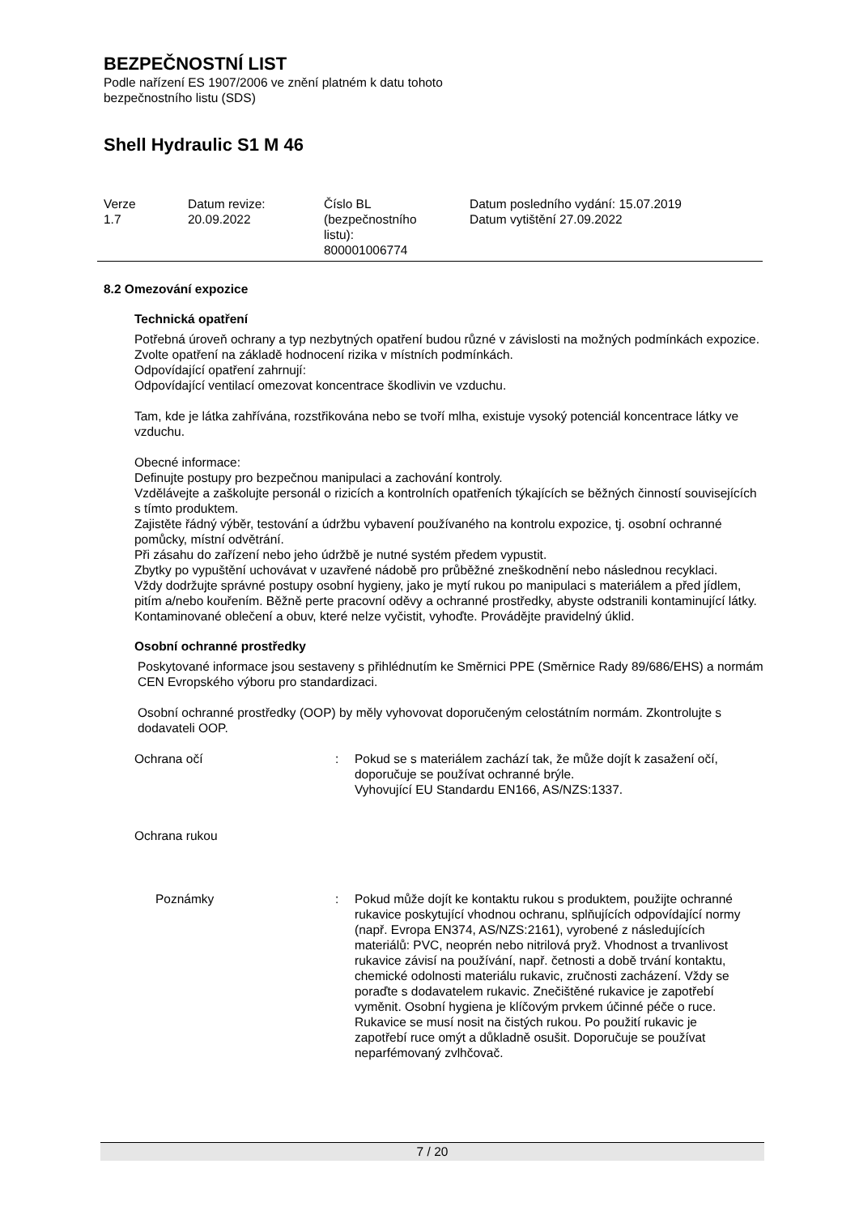BEZPEČNOSTNÍ LIST
Podle nařízení ES 1907/2006 ve znění platném k datu tohoto
bezpečnostního listu (SDS)
Shell Hydraulic S1 M 46
| Verze 1.7 | Datum revize: 20.09.2022 | Číslo BL (bezpečnostního listu): 800001006774 | Datum posledního vydání: 15.07.2019 Datum vytištění 27.09.2022 |
8.2 Omezování expozice
Technická opatření
Potřebná úroveň ochrany a typ nezbytných opatření budou různé v závislosti na možných podmínkách expozice. Zvolte opatření na základě hodnocení rizika v místních podmínkách.
Odpovídající opatření zahrnují:
Odpovídající ventilací omezovat koncentrace škodlivin ve vzduchu.
Tam, kde je látka zahřívána, rozstřikována nebo se tvoří mlha, existuje vysoký potenciál koncentrace látky ve vzduchu.
Obecné informace:
Definujte postupy pro bezpečnou manipulaci a zachování kontroly.
Vzdělávejte a zaškolujte personál o rizicích a kontrolních opatřeních týkajících se běžných činností souvisejících s tímto produktem.
Zajistěte řádný výběr, testování a údržbu vybavení používaného na kontrolu expozice, tj. osobní ochranné pomůcky, místní odvětrání.
Při zásahu do zařízení nebo jeho údržbě je nutné systém předem vypustit.
Zbytky po vypuštění uchovávat v uzavřené nádobě pro průběžné zneškodnění nebo následnou recyklaci.
Vždy dodržujte správné postupy osobní hygieny, jako je mytí rukou po manipulaci s materiálem a před jídlem, pitím a/nebo kouřením. Běžně perte pracovní oděvy a ochranné prostředky, abyste odstranili kontaminující látky. Kontaminované oblečení a obuv, které nelze vyčistit, vyhoďte. Provádějte pravidelný úklid.
Osobní ochranné prostředky
Poskytované informace jsou sestaveny s přihlédnutím ke Směrnici PPE (Směrnice Rady 89/686/EHS) a normám CEN Evropského výboru pro standardizaci.
Osobní ochranné prostředky (OOP) by měly vyhovovat doporučeným celostátním normám. Zkontrolujte s dodavateli OOP.
| Ochrana očí | : | Pokud se s materiálem zachází tak, že může dojít k zasažení očí, doporučuje se používat ochranné brýle. Vyhovující EU Standardu EN166, AS/NZS:1337. |
| Ochrana rukou | | |
| Poznámky | : | Pokud může dojít ke kontaktu rukou s produktem, použijte ochranné rukavice poskytující vhodnou ochranu, splňujících odpovídající normy (např. Evropa EN374, AS/NZS:2161), vyrobené z následujících materiálů: PVC, neoprén nebo nitrilová pryž. Vhodnost a trvanlivost rukavice závisí na používání, např. četnosti a době trvání kontaktu, chemické odolnosti materiálu rukavic, zručnosti zacházení. Vždy se poraďte s dodavatelem rukavic. Znečištěné rukavice je zapotřebí vyměnit. Osobní hygiena je klíčovým prvkem účinné péče o ruce. Rukavice se musí nosit na čistých rukou. Po použití rukavic je zapotřebí ruce omýt a důkladně osušit. Doporučuje se používat neparfémovaný zvlhčovač. |
7 / 20